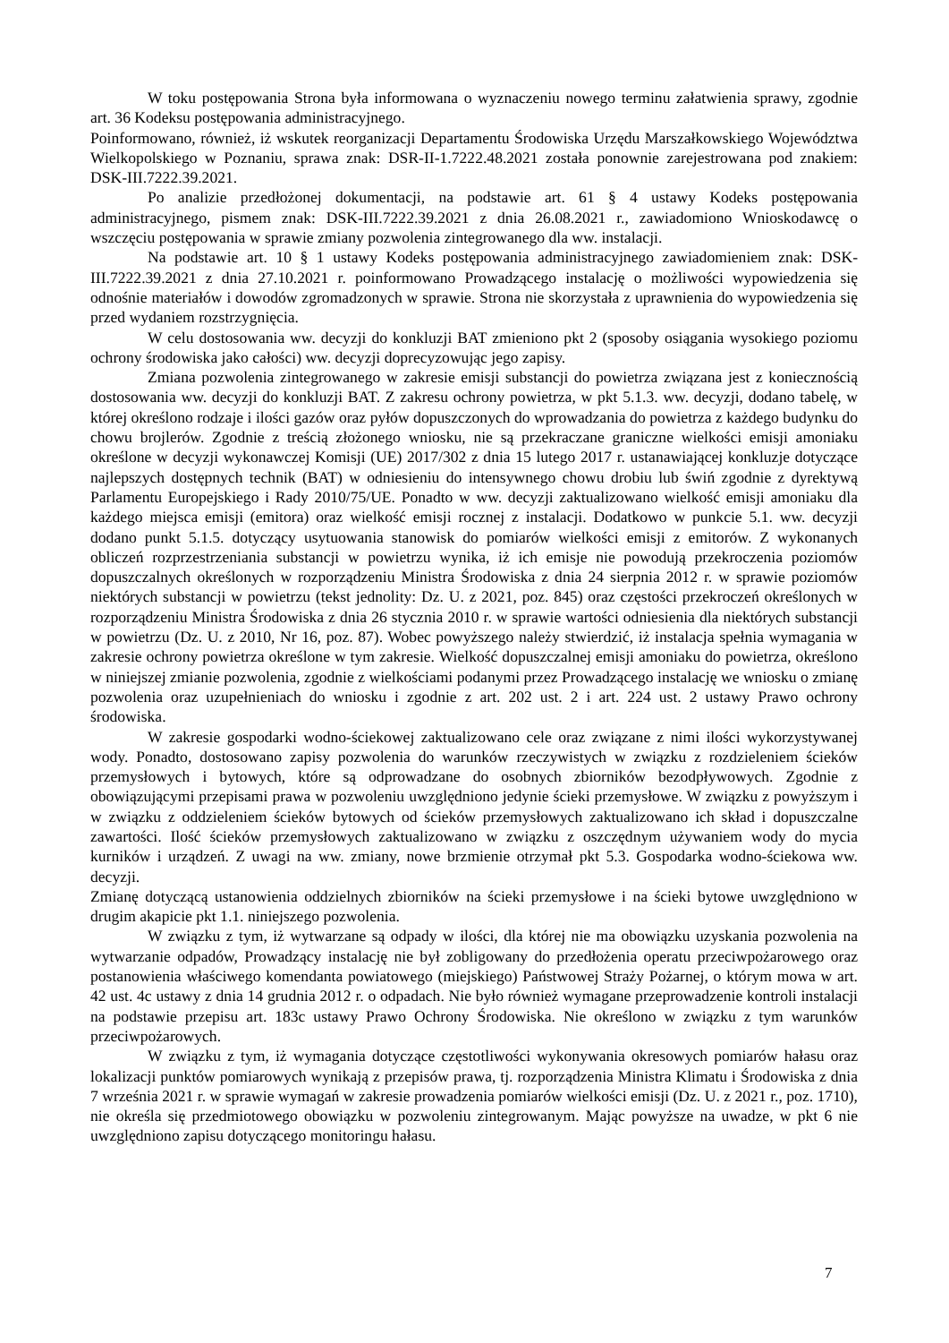W toku postępowania Strona była informowana o wyznaczeniu nowego terminu załatwienia sprawy, zgodnie art. 36 Kodeksu postępowania administracyjnego.
Poinformowano, również, iż wskutek reorganizacji Departamentu Środowiska Urzędu Marszałkowskiego Województwa Wielkopolskiego w Poznaniu, sprawa znak: DSR-II-1.7222.48.2021 została ponownie zarejestrowana pod znakiem: DSK-III.7222.39.2021.
Po analizie przedłożonej dokumentacji, na podstawie art. 61 § 4 ustawy Kodeks postępowania administracyjnego, pismem znak: DSK-III.7222.39.2021 z dnia 26.08.2021 r., zawiadomiono Wnioskodawcę o wszczęciu postępowania w sprawie zmiany pozwolenia zintegrowanego dla ww. instalacji.
Na podstawie art. 10 § 1 ustawy Kodeks postępowania administracyjnego zawiadomieniem znak: DSK-III.7222.39.2021 z dnia 27.10.2021 r. poinformowano Prowadzącego instalację o możliwości wypowiedzenia się odnośnie materiałów i dowodów zgromadzonych w sprawie. Strona nie skorzystała z uprawnienia do wypowiedzenia się przed wydaniem rozstrzygnięcia.
W celu dostosowania ww. decyzji do konkluzji BAT zmieniono pkt 2 (sposoby osiągania wysokiego poziomu ochrony środowiska jako całości) ww. decyzji doprecyzowując jego zapisy.
Zmiana pozwolenia zintegrowanego w zakresie emisji substancji do powietrza związana jest z koniecznością dostosowania ww. decyzji do konkluzji BAT. Z zakresu ochrony powietrza, w pkt 5.1.3. ww. decyzji, dodano tabelę, w której określono rodzaje i ilości gazów oraz pyłów dopuszczonych do wprowadzania do powietrza z każdego budynku do chowu brojlerów. Zgodnie z treścią złożonego wniosku, nie są przekraczane graniczne wielkości emisji amoniaku określone w decyzji wykonawczej Komisji (UE) 2017/302 z dnia 15 lutego 2017 r. ustanawiającej konkluzje dotyczące najlepszych dostępnych technik (BAT) w odniesieniu do intensywnego chowu drobiu lub świń zgodnie z dyrektywą Parlamentu Europejskiego i Rady 2010/75/UE. Ponadto w ww. decyzji zaktualizowano wielkość emisji amoniaku dla każdego miejsca emisji (emitora) oraz wielkość emisji rocznej z instalacji. Dodatkowo w punkcie 5.1. ww. decyzji dodano punkt 5.1.5. dotyczący usytuowania stanowisk do pomiarów wielkości emisji z emitorów. Z wykonanych obliczeń rozprzestrzeniania substancji w powietrzu wynika, iż ich emisje nie powodują przekroczenia poziomów dopuszczalnych określonych w rozporządzeniu Ministra Środowiska z dnia 24 sierpnia 2012 r. w sprawie poziomów niektórych substancji w powietrzu (tekst jednolity: Dz. U. z 2021, poz. 845) oraz częstości przekroczeń określonych w rozporządzeniu Ministra Środowiska z dnia 26 stycznia 2010 r. w sprawie wartości odniesienia dla niektórych substancji w powietrzu (Dz. U. z 2010, Nr 16, poz. 87). Wobec powyższego należy stwierdzić, iż instalacja spełnia wymagania w zakresie ochrony powietrza określone w tym zakresie. Wielkość dopuszczalnej emisji amoniaku do powietrza, określono w niniejszej zmianie pozwolenia, zgodnie z wielkościami podanymi przez Prowadzącego instalację we wniosku o zmianę pozwolenia oraz uzupełnieniach do wniosku i zgodnie z art. 202 ust. 2 i art. 224 ust. 2 ustawy Prawo ochrony środowiska.
W zakresie gospodarki wodno-ściekowej zaktualizowano cele oraz związane z nimi ilości wykorzystywanej wody. Ponadto, dostosowano zapisy pozwolenia do warunków rzeczywistych w związku z rozdzieleniem ścieków przemysłowych i bytowych, które są odprowadzane do osobnych zbiorników bezodpływowych. Zgodnie z obowiązującymi przepisami prawa w pozwoleniu uwzględniono jedynie ścieki przemysłowe. W związku z powyższym i w związku z oddzieleniem ścieków bytowych od ścieków przemysłowych zaktualizowano ich skład i dopuszczalne zawartości. Ilość ścieków przemysłowych zaktualizowano w związku z oszczędnym używaniem wody do mycia kurników i urządzeń. Z uwagi na ww. zmiany, nowe brzmienie otrzymał pkt 5.3. Gospodarka wodno-ściekowa ww. decyzji.
Zmianę dotyczącą ustanowienia oddzielnych zbiorników na ścieki przemysłowe i na ścieki bytowe uwzględniono w drugim akapicie pkt 1.1. niniejszego pozwolenia.
W związku z tym, iż wytwarzane są odpady w ilości, dla której nie ma obowiązku uzyskania pozwolenia na wytwarzanie odpadów, Prowadzący instalację nie był zobligowany do przedłożenia operatu przeciwpożarowego oraz postanowienia właściwego komendanta powiatowego (miejskiego) Państwowej Straży Pożarnej, o którym mowa w art. 42 ust. 4c ustawy z dnia 14 grudnia 2012 r. o odpadach. Nie było również wymagane przeprowadzenie kontroli instalacji na podstawie przepisu art. 183c ustawy Prawo Ochrony Środowiska. Nie określono w związku z tym warunków przeciwpożarowych.
W związku z tym, iż wymagania dotyczące częstotliwości wykonywania okresowych pomiarów hałasu oraz lokalizacji punktów pomiarowych wynikają z przepisów prawa, tj. rozporządzenia Ministra Klimatu i Środowiska z dnia 7 września 2021 r. w sprawie wymagań w zakresie prowadzenia pomiarów wielkości emisji (Dz. U. z 2021 r., poz. 1710), nie określa się przedmiotowego obowiązku w pozwoleniu zintegrowanym. Mając powyższe na uwadze, w pkt 6 nie uwzględniono zapisu dotyczącego monitoringu hałasu.
7